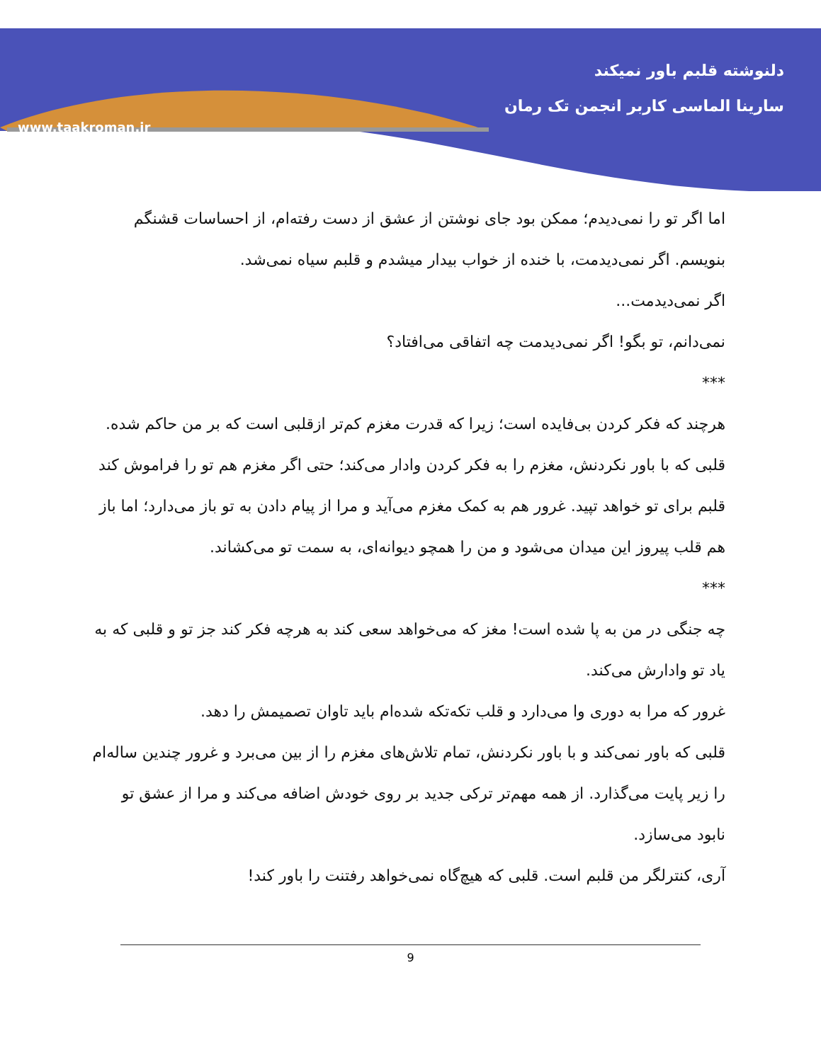دلنوشته قلبم باور نمیکند
سارینا الماسی کاربر انجمن تک رمان
www.taakroman.ir
اما اگر تو را نمی‌دیدم؛ ممکن بود جای نوشتن از عشق از دست رفته‌ام، از احساسات قشنگم بنویسم. اگر نمی‌دیدمت، با خنده از خواب بیدار میشدم و قلبم سیاه نمی‌شد.
اگر نمی‌دیدمت...
نمی‌دانم، تو بگو! اگر نمی‌دیدمت چه اتفاقی می‌افتاد؟
***
هرچند که فکر کردن بی‌فایده است؛ زیرا که قدرت مغزم کم‌تر ازقلبی است که بر من حاکم شده. قلبی که با باور نکردنش، مغزم را به فکر کردن وادار می‌کند؛ حتی اگر مغزم هم تو را فراموش کند قلبم برای تو خواهد تپید. غرور هم به کمک مغزم می‌آید و مرا از پیام دادن به تو باز می‌دارد؛ اما باز هم قلب پیروز این میدان می‌شود و من را همچو دیوانه‌ای، به سمت تو می‌کشاند.
***
چه جنگی در من به پا شده است! مغز که می‌خواهد سعی کند به هرچه فکر کند جز تو و قلبی که به یاد تو وادارش می‌کند.
غرور که مرا به دوری وا می‌دارد و قلب تکه‌تکه شده‌ام باید تاوان تصمیمش را دهد.
قلبی که باور نمی‌کند و با باور نکردنش، تمام تلاش‌های مغزم را از بین می‌برد و غرور چندین ساله‌ام را زیر پایت می‌گذارد. از همه مهم‌تر ترکی جدید بر روی خودش اضافه می‌کند و مرا از عشق تو نابود می‌سازد.
آری، کنترلگر من قلبم است. قلبی که هیچ‌گاه نمی‌خواهد رفتنت را باور کند!
9